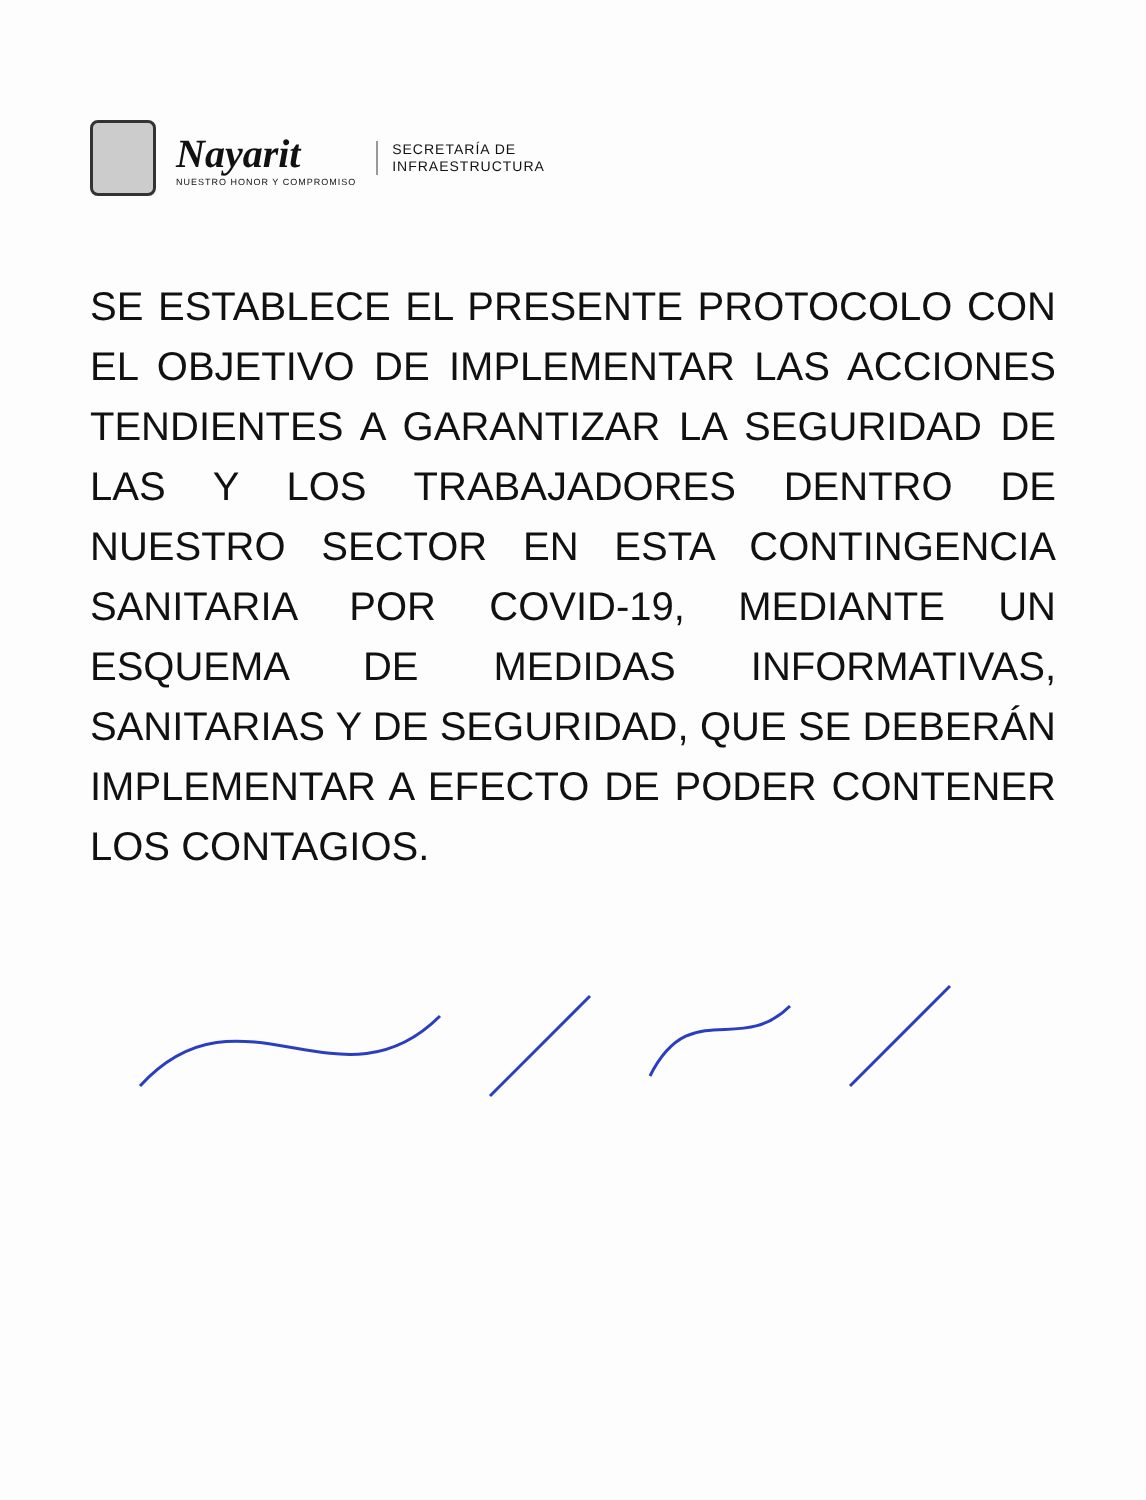Nayarit
NUESTRO HONOR Y COMPROMISO
SECRETARÍA DE
INFRAESTRUCTURA
SE ESTABLECE EL PRESENTE PROTOCOLO CON EL OBJETIVO DE IMPLEMENTAR LAS ACCIONES TENDIENTES A GARANTIZAR LA SEGURIDAD DE LAS Y LOS TRABAJADORES DENTRO DE NUESTRO SECTOR EN ESTA CONTINGENCIA SANITARIA POR COVID-19, MEDIANTE UN ESQUEMA DE MEDIDAS INFORMATIVAS, SANITARIAS Y DE SEGURIDAD, QUE SE DEBERÁN IMPLEMENTAR A EFECTO DE PODER CONTENER LOS CONTAGIOS.